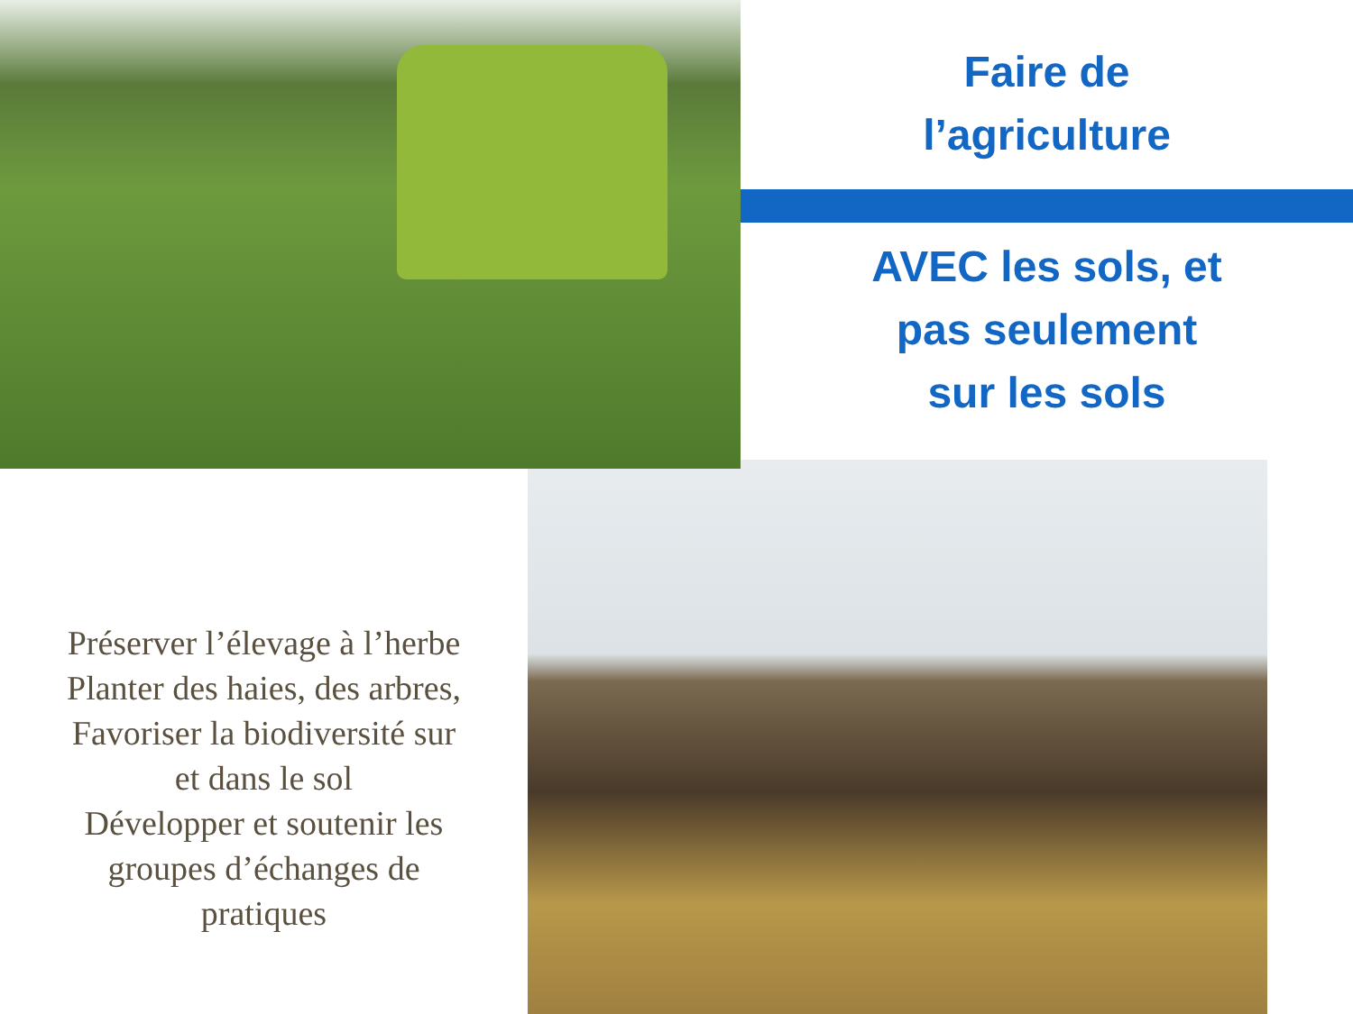Faire de
l’agriculture
AVEC les sols, et
pas seulement
sur les sols
Préserver l’élevage à l’herbe
Planter des haies, des arbres,
Favoriser la biodiversité sur
et dans le sol
Développer et soutenir les
groupes d’échanges de
pratiques